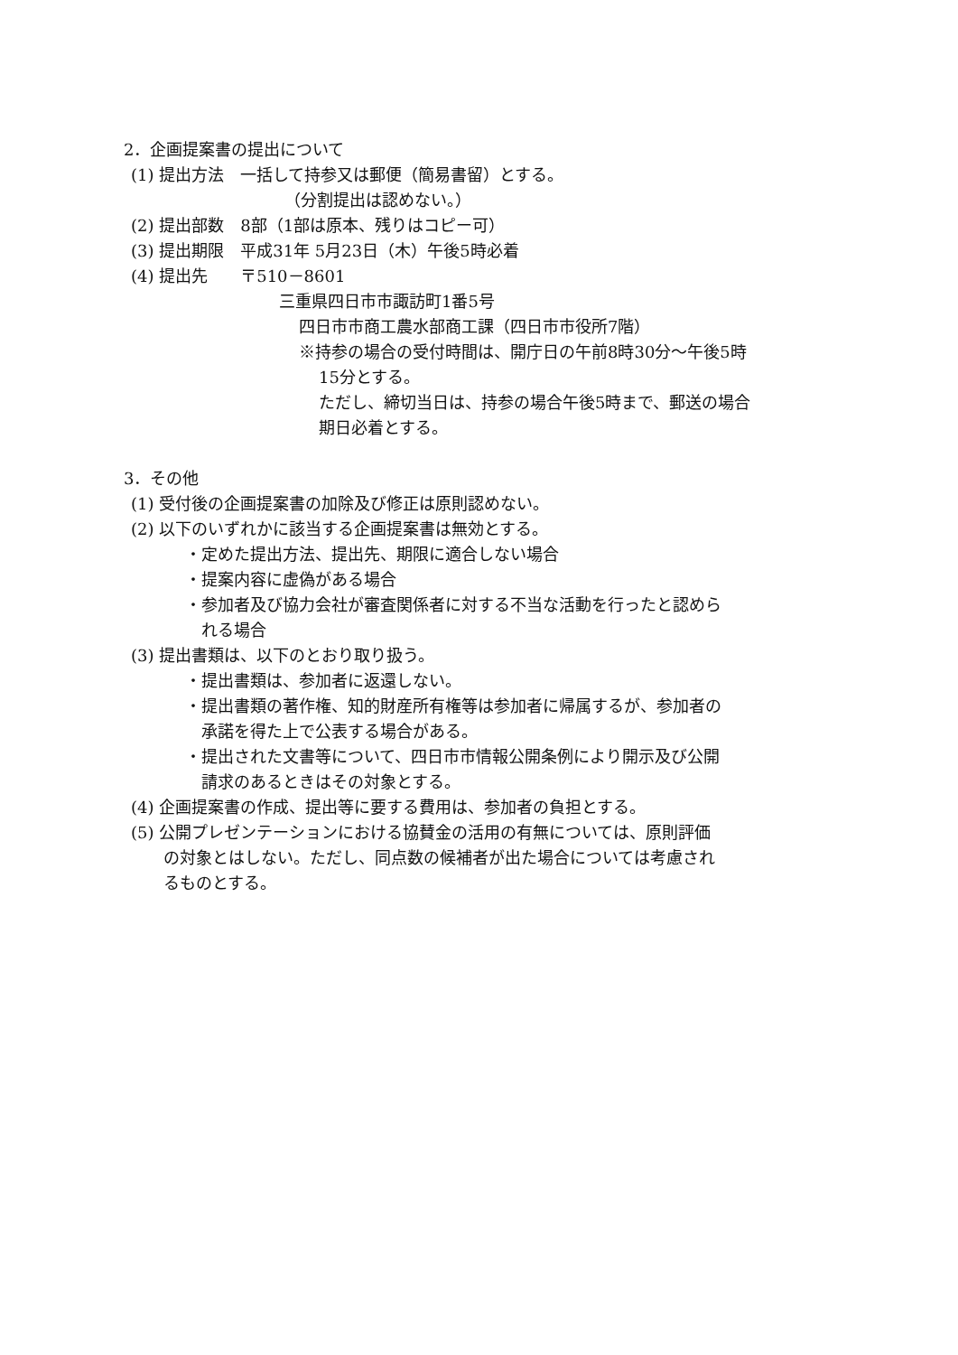2．企画提案書の提出について
(1) 提出方法　一括して持参又は郵便（簡易書留）とする。
（分割提出は認めない。）
(2) 提出部数　8部（1部は原本、残りはコピー可）
(3) 提出期限　平成31年 5月23日（木）午後5時必着
(4) 提出先　　〒510－8601
三重県四日市市諏訪町1番5号
四日市市商工農水部商工課（四日市市役所7階）
※持参の場合の受付時間は、開庁日の午前8時30分～午後5時
15分とする。
ただし、締切当日は、持参の場合午後5時まで、郵送の場合
期日必着とする。
3．その他
(1) 受付後の企画提案書の加除及び修正は原則認めない。
(2) 以下のいずれかに該当する企画提案書は無効とする。
・定めた提出方法、提出先、期限に適合しない場合
・提案内容に虚偽がある場合
・参加者及び協力会社が審査関係者に対する不当な活動を行ったと認めら
れる場合
(3) 提出書類は、以下のとおり取り扱う。
・提出書類は、参加者に返還しない。
・提出書類の著作権、知的財産所有権等は参加者に帰属するが、参加者の
承諾を得た上で公表する場合がある。
・提出された文書等について、四日市市情報公開条例により開示及び公開
請求のあるときはその対象とする。
(4) 企画提案書の作成、提出等に要する費用は、参加者の負担とする。
(5) 公開プレゼンテーションにおける協賛金の活用の有無については、原則評価
の対象とはしない。ただし、同点数の候補者が出た場合については考慮され
るものとする。